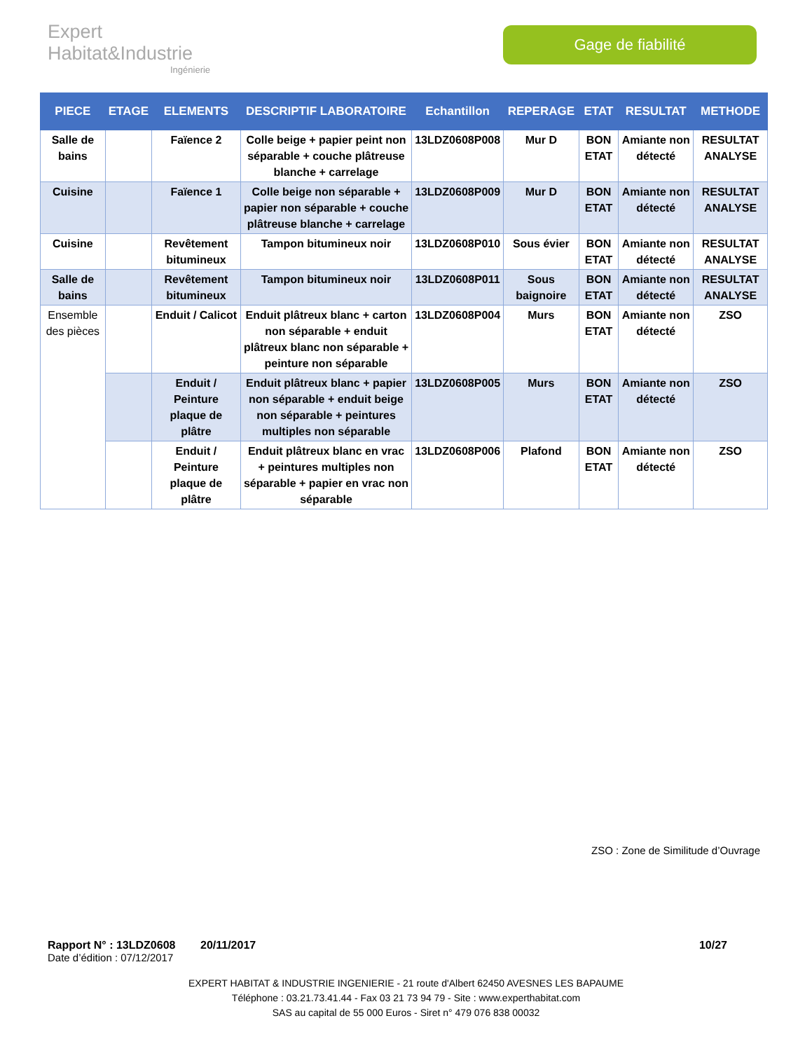Expert Habitat&Industrie
Ingénierie
Gage de fiabilité
| PIECE | ETAGE | ELEMENTS | DESCRIPTIF LABORATOIRE | Echantillon | REPERAGE | ETAT | RESULTAT | METHODE |
| --- | --- | --- | --- | --- | --- | --- | --- | --- |
| Salle de bains | | Faïence 2 | Colle beige + papier peint non séparable + couche plâtreuse blanche + carrelage | 13LDZ0608P008 | Mur D | BON ETAT | Amiante non détecté | RESULTAT ANALYSE |
| Cuisine | | Faïence 1 | Colle beige non séparable + papier non séparable + couche plâtreuse blanche + carrelage | 13LDZ0608P009 | Mur D | BON ETAT | Amiante non détecté | RESULTAT ANALYSE |
| Cuisine | | Revêtement bitumineux | Tampon bitumineux noir | 13LDZ0608P010 | Sous évier | BON ETAT | Amiante non détecté | RESULTAT ANALYSE |
| Salle de bains | | Revêtement bitumineux | Tampon bitumineux noir | 13LDZ0608P011 | Sous baignoire | BON ETAT | Amiante non détecté | RESULTAT ANALYSE |
| Ensemble des pièces | | Enduit / Calicot | Enduit plâtreux blanc + carton non séparable + enduit plâtreux blanc non séparable + peinture non séparable | 13LDZ0608P004 | Murs | BON ETAT | Amiante non détecté | ZSO |
| | | Enduit / Peinture plaque de plâtre | Enduit plâtreux blanc + papier non séparable + enduit beige non séparable + peintures multiples non séparable | 13LDZ0608P005 | Murs | BON ETAT | Amiante non détecté | ZSO |
| | | Enduit / Peinture plaque de plâtre | Enduit plâtreux blanc en vrac + peintures multiples non séparable + papier en vrac non séparable | 13LDZ0608P006 | Plafond | BON ETAT | Amiante non détecté | ZSO |
ZSO : Zone de Similitude d’Ouvrage
Rapport N° : 13LDZ0608 20/11/2017 10/27
Date d’édition : 07/12/2017
EXPERT HABITAT & INDUSTRIE INGENIERIE - 21 route d'Albert 62450 AVESNES LES BAPAUME
Téléphone : 03.21.73.41.44 - Fax 03 21 73 94 79 - Site : www.experthabitat.com
SAS au capital de 55 000 Euros - Siret n° 479 076 838 00032